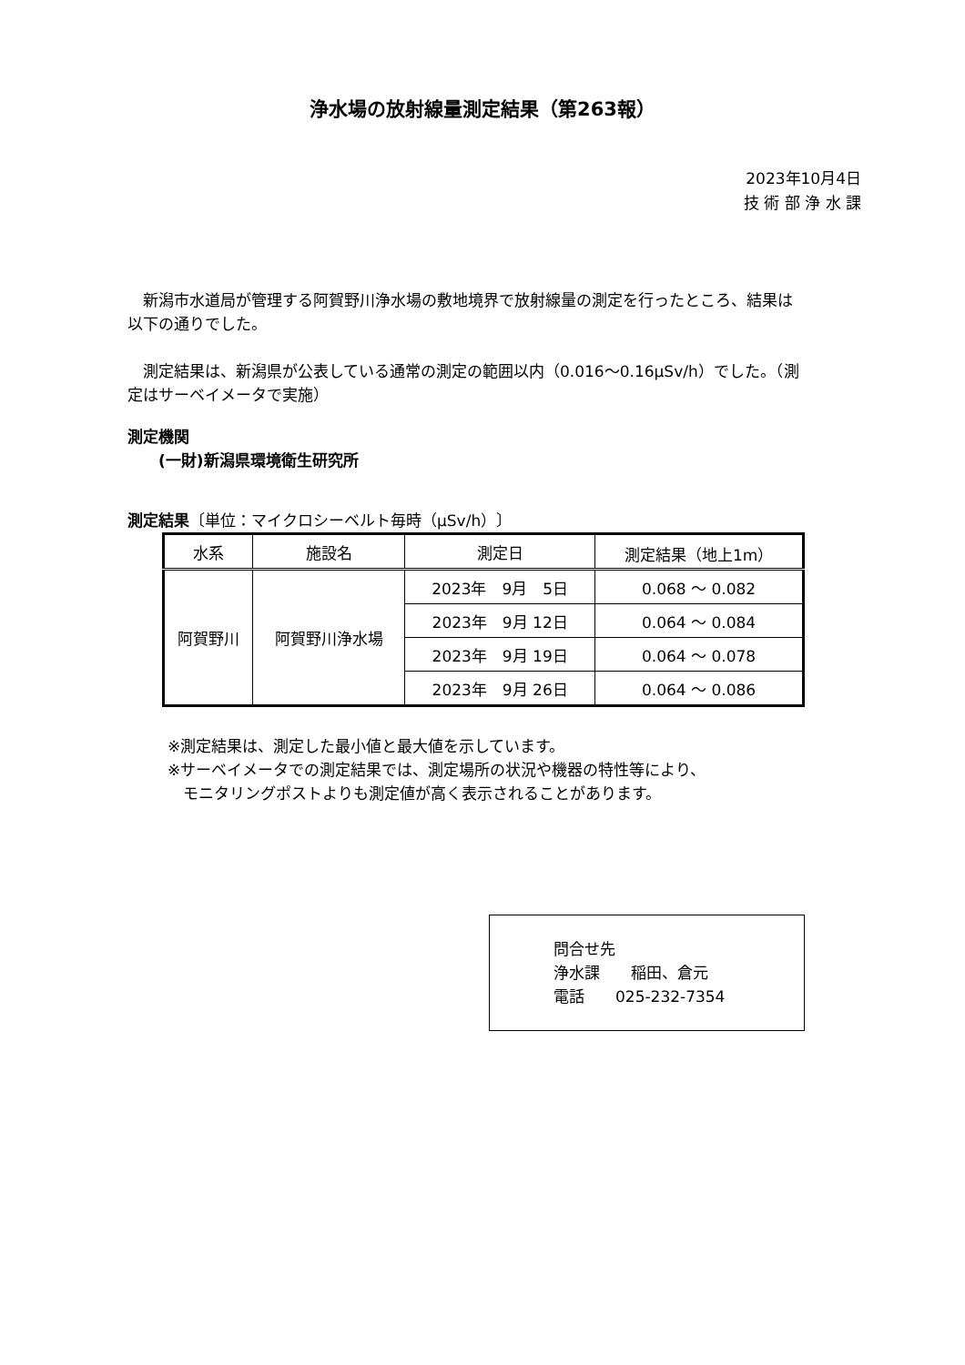浄水場の放射線量測定結果（第263報）
2023年10月4日
技 術 部 浄 水 課
 新潟市水道局が管理する阿賀野川浄水場の敷地境界で放射線量の測定を行ったところ、結果は以下の通りでした。
 測定結果は、新潟県が公表している通常の測定の範囲以内（0.016～0.16μSv/h）でした。（測定はサーベイメータで実施）
測定機関
  (一財)新潟県環境衛生研究所
測定結果〔単位：マイクロシーベルト毎時（μSv/h）〕
| 水系 | 施設名 | 測定日 | 測定結果（地上1m） |
| --- | --- | --- | --- |
| 阿賀野川 | 阿賀野川浄水場 | 2023年 9月 5日 | 0.068 ～ 0.082 |
| | | 2023年 9月 12日 | 0.064 ～ 0.084 |
| | | 2023年 9月 19日 | 0.064 ～ 0.078 |
| | | 2023年 9月 26日 | 0.064 ～ 0.086 |
※測定結果は、測定した最小値と最大値を示しています。
※サーベイメータでの測定結果では、測定場所の状況や機器の特性等により、
 モニタリングポストよりも測定値が高く表示されることがあります。
問合せ先
浄水課　　稲田、倉元
電話　　025-232-7354